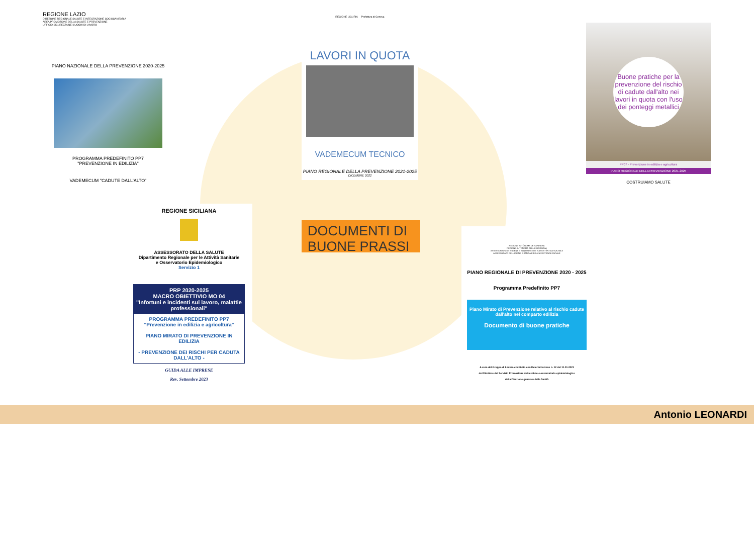REGIONE LAZIO
DIREZIONE REGIONALE SALUTE E INTEGRAZIONE SOCIOSANITARIA
AREA PROMOZIONE DELLA SALUTE E PREVENZIONE
UFFICIO SICUREZZA NEI LUOGHI DI LAVORO
PIANO NAZIONALE DELLA PREVENZIONE 2020-2025
PROGRAMMA PREDEFINITO PP7
"PREVENZIONE IN EDILIZIA"
VADEMECUM "CADUTE DALL'ALTO"
REGIONE LIGURIA Prefettura di Genova
LAVORI IN QUOTA
VADEMECUM TECNICO
PIANO REGIONALE DELLA PREVENZIONE 2021-2025
DICEMBRE 2022
Buone pratiche per la prevenzione del rischio di cadute dall'alto nei lavori in quota con l'uso dei ponteggi metallici
PP07 - Prevenzione in edilizia e agricoltura
PIANO REGIONALE DELLA PREVENZIONE 2021-2025
COSTRUIAMO SALUTE
REGIONE SICILIANA
ASSESSORATO DELLA SALUTE
Dipartimento Regionale per le Attività Sanitarie
e Osservatorio Epidemiologico
Servizio 1
PRP 2020-2025
MACRO OBIETTIVIO MO 04
"Infortuni e incidenti sul lavoro, malattie professionali"
PROGRAMMA PREDEFINITO PP7
"Prevenzione in edilizia e agricoltura"
PIANO MIRATO DI PREVENZIONE IN EDILIZIA
- PREVENZIONE DEI RISCHI PER CADUTA DALL'ALTO -
GUIDA ALLE IMPRESE
Rev. Settembre 2023
DOCUMENTI DI BUONE PRASSI
REGIONE AUTÒNOMA DE SARDIGNA
REGIONE AUTONOMA DELLA SARDEGNA
ASSESSORADU DE S'IGIENE E SANIDADE E DE S'ASSISTÈNTZIA SOTZIALE
ASSESSORATO DELL'IGIENE E SANITÀ E DELL'ASSISTENZA SOCIALE
PIANO REGIONALE DI PREVENZIONE 2020 - 2025
Programma Predefinito PP7
Piano Mirato di Prevenzione relativo al rischio cadute dall'alto nel comparto edilizia
Documento di buone pratiche
A cura del Gruppo di Lavoro costituito con Determinazione n. 12 del 11.01.2021
del Direttore del Servizio Promozione della salute e osservatorio epidemiologico
della Direzione generale della Sanità
Antonio LEONARDI